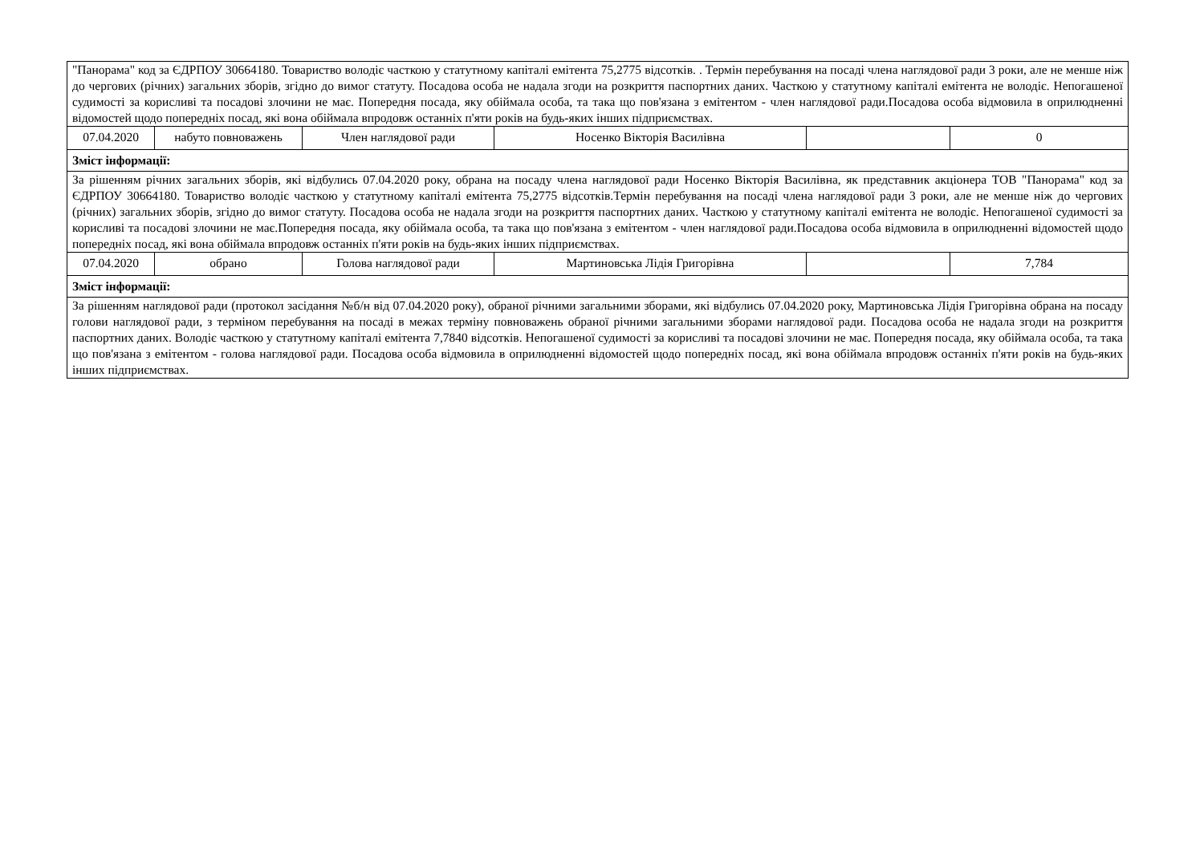| "Панорама" код за ЄДРПОУ 30664180. Товариство володіє часткою у статутному капіталі емітента 75,2775 відсотків. . Термін перебування на посаді члена наглядової ради 3 роки, але не менше ніж до чергових (річних) загальних зборів, згідно до вимог статуту. Посадова особа не надала згоди на розкриття паспортних даних. Часткою у статутному капіталі емітента не володіє. Непогашеної судимості за корисливі та посадові злочини не має. Попередня посада, яку обіймала особа, та така що пов'язана з емітентом - член наглядової ради.Посадова особа відмовила в оприлюдненні відомостей щодо попередніх посад, які вона обіймала впродовж останніх п'яти років на будь-яких інших підприємствах. | | | | | |
| 07.04.2020 | набуто повноважень | Член наглядової ради | Носенко Вікторія Василівна | | 0 |
| Зміст інформації: | | | | | |
| За рішенням річних загальних зборів, які відбулись 07.04.2020 року, обрана на посаду члена наглядової ради Носенко Вікторія Василівна, як представник акціонера ТОВ "Панорама" код за ЄДРПОУ 30664180. Товариство володіє часткою у статутному капіталі емітента 75,2775 відсотків.Термін перебування на посаді члена наглядової ради 3 роки, але не менше ніж до чергових (річних) загальних зборів, згідно до вимог статуту. Посадова особа не надала згоди на розкриття паспортних даних. Часткою у статутному капіталі емітента не володіє. Непогашеної судимості за корисливі та посадові злочини не має.Попередня посада, яку обіймала особа, та така що пов'язана з емітентом - член наглядової ради.Посадова особа відмовила в оприлюдненні відомостей щодо попередніх посад, які вона обіймала впродовж останніх п'яти років на будь-яких інших підприємствах. | | | | | |
| 07.04.2020 | обрано | Голова наглядової ради | Мартиновська Лідія Григорівна | | 7,784 |
| Зміст інформації: | | | | | |
| За рішенням наглядової ради (протокол засідання №б/н від 07.04.2020 року), обраної річними загальними зборами, які відбулись 07.04.2020 року, Мартиновська Лідія Григорівна обрана на посаду голови наглядової ради, з терміном перебування на посаді в межах терміну повноважень обраної річними загальними зборами наглядової ради. Посадова особа не надала згоди на розкриття паспортних даних. Володіє часткою у статутному капіталі емітента 7,7840 відсотків. Непогашеної судимості за корисливі та посадові злочини не має. Попередня посада, яку обіймала особа, та така що пов'язана з емітентом - голова наглядової ради. Посадова особа відмовила в оприлюдненні відомостей щодо попередніх посад, які вона обіймала впродовж останніх п'яти років на будь-яких інших підприємствах. | | | | | |